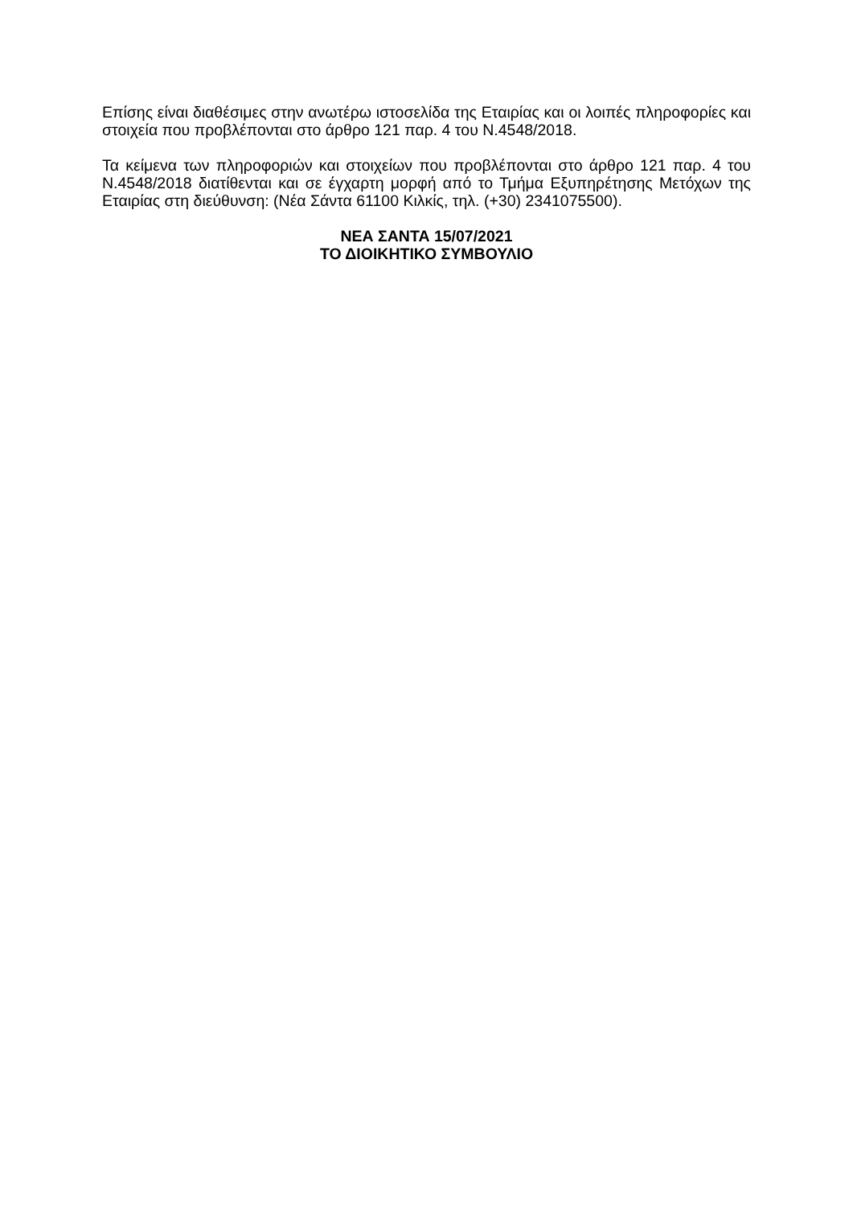Επίσης είναι διαθέσιμες στην ανωτέρω ιστοσελίδα της Εταιρίας και οι λοιπές πληροφορίες και στοιχεία που προβλέπονται στο άρθρο 121 παρ. 4 του Ν.4548/2018.
Τα κείμενα των πληροφοριών και στοιχείων που προβλέπονται στο άρθρο 121 παρ. 4 του Ν.4548/2018 διατίθενται και σε έγχαρτη μορφή από το Τμήμα Εξυπηρέτησης Μετόχων της Εταιρίας στη διεύθυνση: (Νέα Σάντα 61100 Κιλκίς, τηλ. (+30) 2341075500).
ΝΕΑ ΣΑΝΤΑ 15/07/2021
ΤΟ ΔΙΟΙΚΗΤΙΚΟ ΣΥΜΒΟΥΛΙΟ